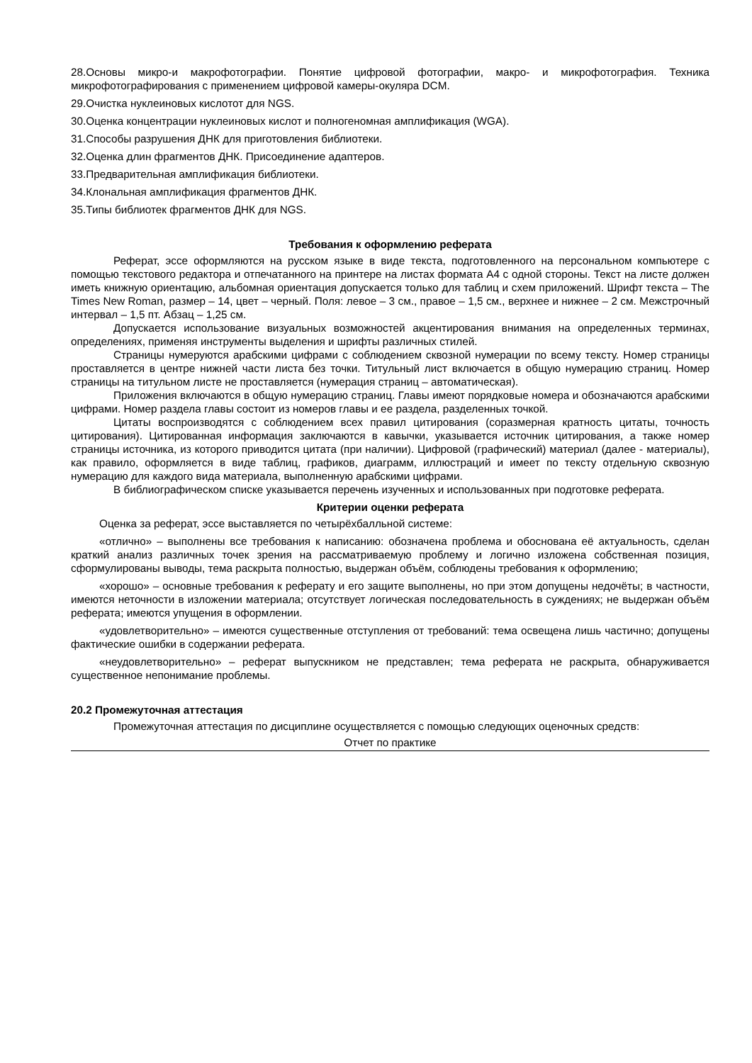28.Основы микро-и макрофотографии. Понятие цифровой фотографии, макро- и микрофотография. Техника микрофотографирования с применением цифровой камеры-окуляра DCM.
29.Очистка нуклеиновых кислотот для NGS.
30.Оценка концентрации нуклеиновых кислот и полногеномная амплификация (WGA).
31.Способы разрушения ДНК для приготовления библиотеки.
32.Оценка длин фрагментов ДНК. Присоединение адаптеров.
33.Предварительная амплификация библиотеки.
34.Клональная амплификация фрагментов ДНК.
35.Типы библиотек фрагментов ДНК для NGS.
Требования к оформлению реферата
Реферат, эссе оформляются на русском языке в виде текста, подготовленного на персональном компьютере с помощью текстового редактора и отпечатанного на принтере на листах формата А4 с одной стороны. Текст на листе должен иметь книжную ориентацию, альбомная ориентация допускается только для таблиц и схем приложений. Шрифт текста – The Times New Roman, размер – 14, цвет – черный. Поля: левое – 3 см., правое – 1,5 см., верхнее и нижнее – 2 см. Межстрочный интервал – 1,5 пт. Абзац – 1,25 см.
Допускается использование визуальных возможностей акцентирования внимания на определенных терминах, определениях, применяя инструменты выделения и шрифты различных стилей.
Страницы нумеруются арабскими цифрами с соблюдением сквозной нумерации по всему тексту. Номер страницы проставляется в центре нижней части листа без точки. Титульный лист включается в общую нумерацию страниц. Номер страницы на титульном листе не проставляется (нумерация страниц – автоматическая).
Приложения включаются в общую нумерацию страниц. Главы имеют порядковые номера и обозначаются арабскими цифрами. Номер раздела главы состоит из номеров главы и ее раздела, разделенных точкой.
Цитаты воспроизводятся с соблюдением всех правил цитирования (соразмерная кратность цитаты, точность цитирования). Цитированная информация заключаются в кавычки, указывается источник цитирования, а также номер страницы источника, из которого приводится цитата (при наличии). Цифровой (графический) материал (далее - материалы), как правило, оформляется в виде таблиц, графиков, диаграмм, иллюстраций и имеет по тексту отдельную сквозную нумерацию для каждого вида материала, выполненную арабскими цифрами.
В библиографическом списке указывается перечень изученных и использованных при подготовке реферата.
Критерии оценки реферата
Оценка за реферат, эссе выставляется по четырёхбалльной системе:
«отлично» – выполнены все требования к написанию: обозначена проблема и обоснована её актуальность, сделан краткий анализ различных точек зрения на рассматриваемую проблему и логично изложена собственная позиция, сформулированы выводы, тема раскрыта полностью, выдержан объём, соблюдены требования к оформлению;
«хорошо» – основные требования к реферату и его защите выполнены, но при этом допущены недочёты; в частности, имеются неточности в изложении материала; отсутствует логическая последовательность в суждениях; не выдержан объём реферата; имеются упущения в оформлении.
«удовлетворительно» – имеются существенные отступления от требований: тема освещена лишь частично; допущены фактические ошибки в содержании реферата.
«неудовлетворительно» – реферат выпускником не представлен; тема реферата не раскрыта, обнаруживается существенное непонимание проблемы.
20.2 Промежуточная аттестация
Промежуточная аттестация по дисциплине осуществляется с помощью следующих оценочных средств:
Отчет по практике